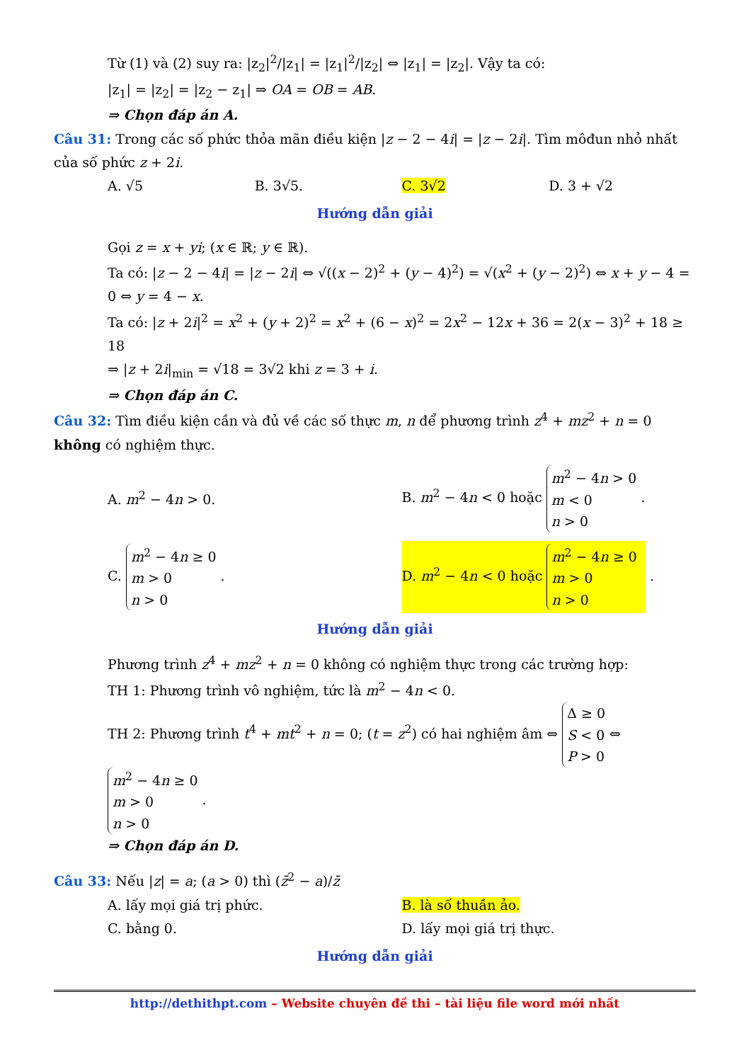Từ (1) và (2) suy ra: |z<sub>2</sub>|<sup>2</sup>/|z<sub>1</sub>| = |z<sub>1</sub>|<sup>2</sup>/|z<sub>2</sub>| ⇔ |z<sub>1</sub>| = |z<sub>2</sub>|. Vậy ta có:
|z<sub>1</sub>| = |z<sub>2</sub>| = |z<sub>2</sub> − z<sub>1</sub>| ⇒ OA = OB = AB.
⇒ Chọn đáp án A.
Câu 31: Trong các số phức thỏa mãn điều kiện |z − 2 − 4i| = |z − 2i|. Tìm môđun nhỏ nhất của số phức z + 2i.
A. √5 B. 3√5. C. 3√2 D. 3 + √2
Hướng dẫn giải
Gọi z = x + yi; (x ∈ ℝ; y ∈ ℝ).
Ta có: |z − 2 − 4i| = |z − 2i| ⇔ √((x − 2)<sup>2</sup> + (y − 4)<sup>2</sup>) = √(x<sup>2</sup> + (y − 2)<sup>2</sup>) ⇔ x + y − 4 = 0 ⇔ y = 4 − x.
Ta có: |z + 2i|<sup>2</sup> = x<sup>2</sup> + (y + 2)<sup>2</sup> = x<sup>2</sup> + (6 − x)<sup>2</sup> = 2x<sup>2</sup> − 12x + 36 = 2(x − 3)<sup>2</sup> + 18 ≥ 18
⇒ |z + 2i|<sub>min</sub> = √18 = 3√2 khi z = 3 + i.
⇒ Chọn đáp án C.
Câu 32: Tìm điều kiện cần và đủ về các số thực m, n để phương trình z<sup>4</sup> + mz<sup>2</sup> + n = 0 không có nghiệm thực.
A. m<sup>2</sup> − 4n > 0.
B. m<sup>2</sup> − 4n < 0 hoặc m<sup>2</sup> − 4n > 0
m < 0
n > 0 .
C. m<sup>2</sup> − 4n ≥ 0
m > 0
n > 0 .
D. m<sup>2</sup> − 4n < 0 hoặc m<sup>2</sup> − 4n ≥ 0
m > 0
n > 0 .
Hướng dẫn giải
Phương trình z<sup>4</sup> + mz<sup>2</sup> + n = 0 không có nghiệm thực trong các trường hợp:
TH 1: Phương trình vô nghiệm, tức là m<sup>2</sup> − 4n < 0.
TH 2: Phương trình t<sup>4</sup> + mt<sup>2</sup> + n = 0; (t = z<sup>2</sup>) có hai nghiệm âm ⇔ Δ ≥ 0
S < 0
P > 0 ⇔ m<sup>2</sup> − 4n ≥ 0
m > 0
n > 0 .
⇒ Chọn đáp án D.
Câu 33: Nếu |z| = a; (a > 0) thì (z̄<sup>2</sup> − a)/z̄
A. lấy mọi giá trị phức. B. là số thuần ảo.
C. bằng 0. D. lấy mọi giá trị thực.
Hướng dẫn giải
http://dethithpt.com – Website chuyên đề thi – tài liệu file word mới nhất